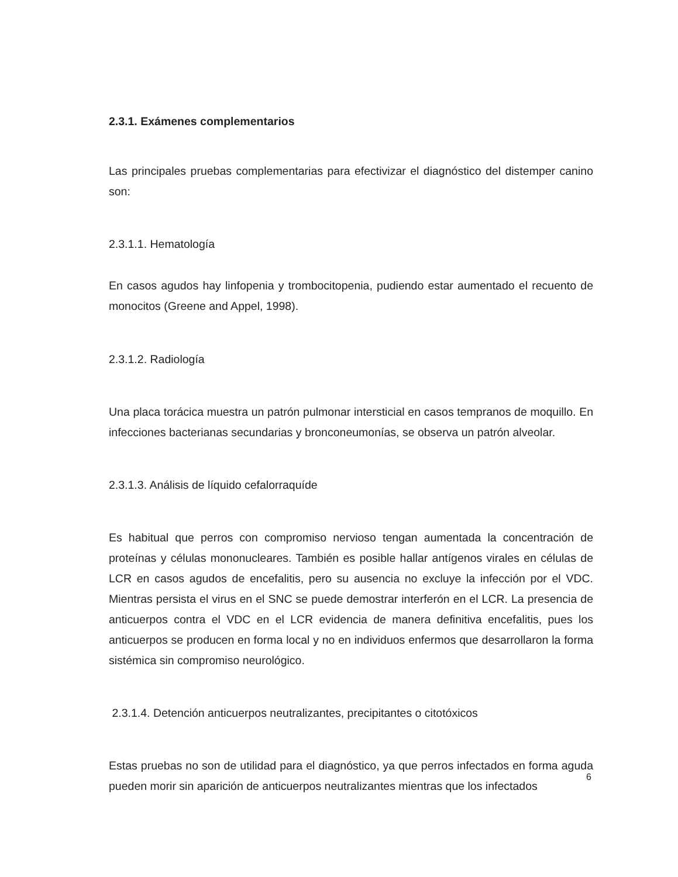2.3.1. Exámenes complementarios
Las principales pruebas complementarias para efectivizar el diagnóstico del distemper canino son:
2.3.1.1. Hematología
En casos agudos hay linfopenia y trombocitopenia, pudiendo estar aumentado el recuento de monocitos (Greene and Appel, 1998).
2.3.1.2. Radiología
Una placa torácica muestra un patrón pulmonar intersticial en casos tempranos de moquillo. En infecciones bacterianas secundarias y bronconeumonías, se observa un patrón alveolar.
2.3.1.3. Análisis de líquido cefalorraquíde
Es habitual que perros con compromiso nervioso tengan aumentada la concentración de proteínas y células mononucleares. También es posible hallar antígenos virales en células de LCR en casos agudos de encefalitis, pero su ausencia no excluye la infección por el VDC. Mientras persista el virus en el SNC se puede demostrar interferón en el LCR. La presencia de anticuerpos contra el VDC en el LCR evidencia de manera definitiva encefalitis, pues los anticuerpos se producen en forma local y no en individuos enfermos que desarrollaron la forma sistémica sin compromiso neurológico.
2.3.1.4. Detención anticuerpos neutralizantes, precipitantes o citotóxicos
Estas pruebas no son de utilidad para el diagnóstico, ya que perros infectados en forma aguda pueden morir sin aparición de anticuerpos neutralizantes mientras que los infectados
6